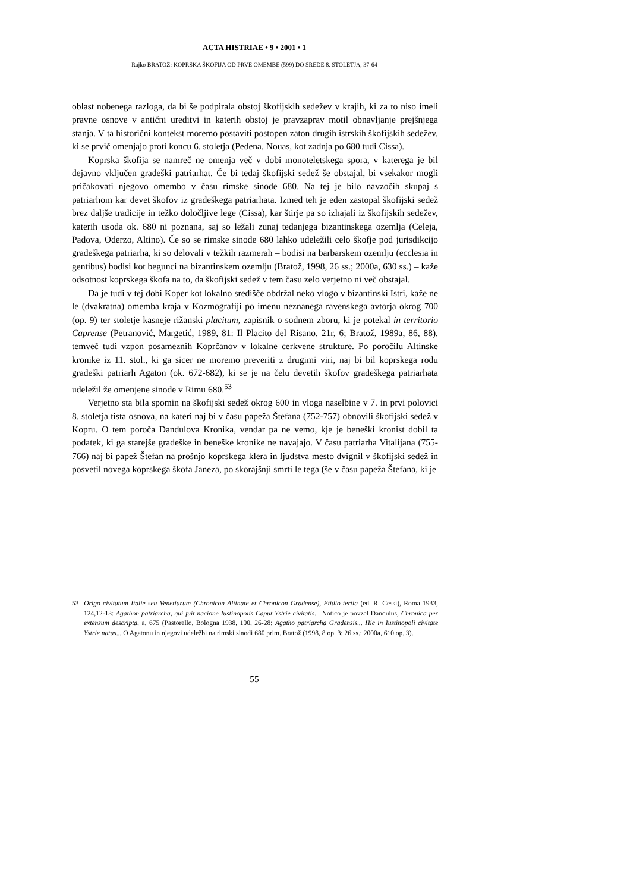ACTA HISTRIAE • 9 • 2001 • 1
Rajko BRATOŽ: KOPRSKA ŠKOFIJA OD PRVE OMEMBE (599) DO SREDE 8. STOLETJA, 37-64
oblast nobenega razloga, da bi še podpirala obstoj škofijskih sedežev v krajih, ki za to niso imeli pravne osnove v antični ureditvi in katerih obstoj je pravzaprav motil obnavljanje prejšnjega stanja. V ta historični kontekst moremo postaviti postopen zaton drugih istrskih škofijskih sedežev, ki se prvič omenjajo proti koncu 6. stoletja (Pedena, Nouas, kot zadnja po 680 tudi Cissa).
Koprska škofija se namreč ne omenja več v dobi monoteletskega spora, v katerega je bil dejavno vključen gradeški patriarhat. Če bi tedaj škofijski sedež še obstajal, bi vsekakor mogli pričakovati njegovo omembo v času rimske sinode 680. Na tej je bilo navzočih skupaj s patriarhom kar devet škofov iz gradeškega patriarhata. Izmed teh je eden zastopal škofijski sedež brez daljše tradicije in težko določljive lege (Cissa), kar štirje pa so izhajali iz škofijskih sedežev, katerih usoda ok. 680 ni poznana, saj so ležali zunaj tedanjega bizantinskega ozemlja (Celeja, Padova, Oderzo, Altino). Če so se rimske sinode 680 lahko udeležili celo škofje pod jurisdikcijo gradeškega patriarha, ki so delovali v težkih razmerah – bodisi na barbarskem ozemlju (ecclesia in gentibus) bodisi kot begunci na bizantinskem ozemlju (Bratož, 1998, 26 ss.; 2000a, 630 ss.) – kaže odsotnost koprskega škofa na to, da škofijski sedež v tem času zelo verjetno ni več obstajal.
Da je tudi v tej dobi Koper kot lokalno središče obdržal neko vlogo v bizantinski Istri, kaže ne le (dvakratna) omemba kraja v Kozmografiji po imenu neznanega ravenskega avtorja okrog 700 (op. 9) ter stoletje kasneje rižanski placitum, zapisnik o sodnem zboru, ki je potekal in territorio Caprense (Petranović, Margetić, 1989, 81: Il Placito del Risano, 21r, 6; Bratož, 1989a, 86, 88), temveč tudi vzpon posameznih Koprčanov v lokalne cerkvene strukture. Po poročilu Altinske kronike iz 11. stol., ki ga sicer ne moremo preveriti z drugimi viri, naj bi bil koprskega rodu gradeški patriarh Agaton (ok. 672-682), ki se je na čelu devetih škofov gradeškega patriarhata udeležil že omenjene sinode v Rimu 680.<sup>53</sup>
Verjetno sta bila spomin na škofijski sedež okrog 600 in vloga naselbine v 7. in prvi polovici 8. stoletja tista osnova, na kateri naj bi v času papeža Štefana (752-757) obnovili škofijski sedež v Kopru. O tem poroča Dandulova Kronika, vendar pa ne vemo, kje je beneški kronist dobil ta podatek, ki ga starejše gradeške in beneške kronike ne navajajo. V času patriarha Vitalijana (755-766) naj bi papež Štefan na prošnjo koprskega klera in ljudstva mesto dvignil v škofijski sedež in posvetil novega koprskega škofa Janeza, po skorajšnji smrti le tega (še v času papeža Štefana, ki je
53 Origo civitatum Italie seu Venetiarum (Chronicon Altinate et Chronicon Gradense), Etidio tertia (ed. R. Cessi), Roma 1933, 124,12-13: Agathon patriarcha, qui fuit nacione Iustinopolis Caput Ystrie civitatis... Notico je povzel Dandulus, Chronica per extensum descripta, a. 675 (Pastorello, Bologna 1938, 100, 26-28: Agatho patriarcha Gradensis... Hic in Iustinopoli civitate Ystrie natus... O Agatonu in njegovi udeležbi na rimski sinodi 680 prim. Bratož (1998, 8 op. 3; 26 ss.; 2000a, 610 op. 3).
55